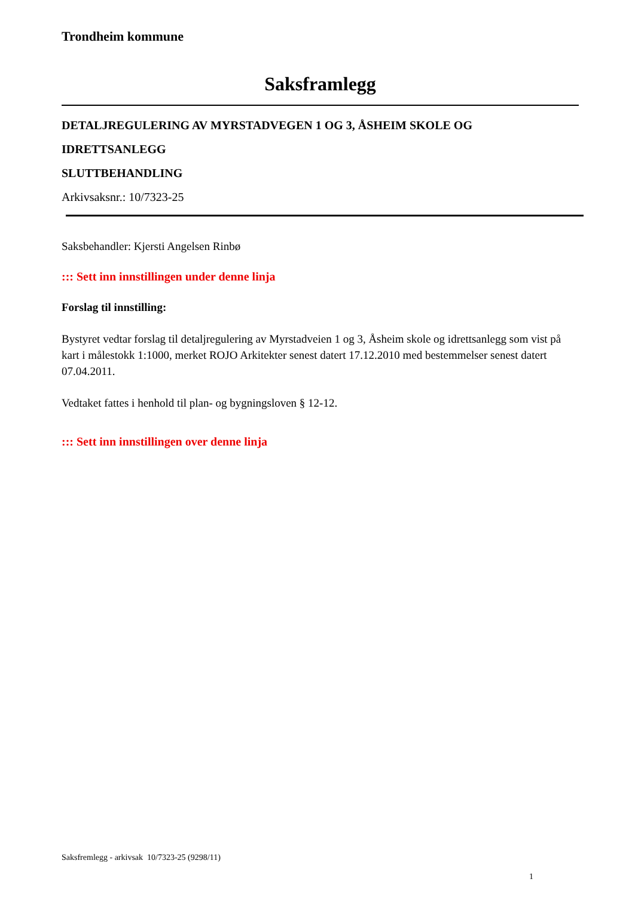Trondheim kommune
Saksframlegg
DETALJREGULERING AV MYRSTADVEGEN 1 OG 3, ÅSHEIM SKOLE OG
IDRETTSANLEGG
SLUTTBEHANDLING
Arkivsaksnr.: 10/7323-25
Saksbehandler: Kjersti Angelsen Rinbø
::: Sett inn innstillingen under denne linja
Forslag til innstilling:
Bystyret vedtar forslag til detaljregulering av Myrstadveien 1 og 3, Åsheim skole og idrettsanlegg som vist på kart i målestokk 1:1000, merket ROJO Arkitekter senest datert 17.12.2010 med bestemmelser senest datert 07.04.2011.
Vedtaket fattes i henhold til plan- og bygningsloven § 12-12.
::: Sett inn innstillingen over denne linja
Saksfremlegg - arkivsak 10/7323-25 (9298/11)
1